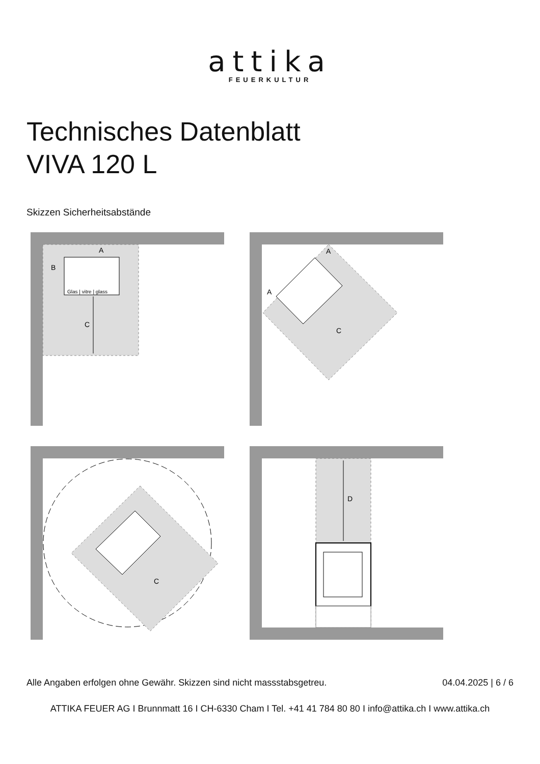attika
FEUERKULTUR
Technisches Datenblatt
VIVA 120 L
Skizzen Sicherheitsabstände
Glas | vitre | glass
A
B
C
A
A
C
C
D
Alle Angaben erfolgen ohne Gewähr. Skizzen sind nicht massstabsgetreu. 04.04.2025 | 6 / 6
ATTIKA FEUER AG I Brunnmatt 16 I CH-6330 Cham I Tel. +41 41 784 80 80 I info@attika.ch I www.attika.ch